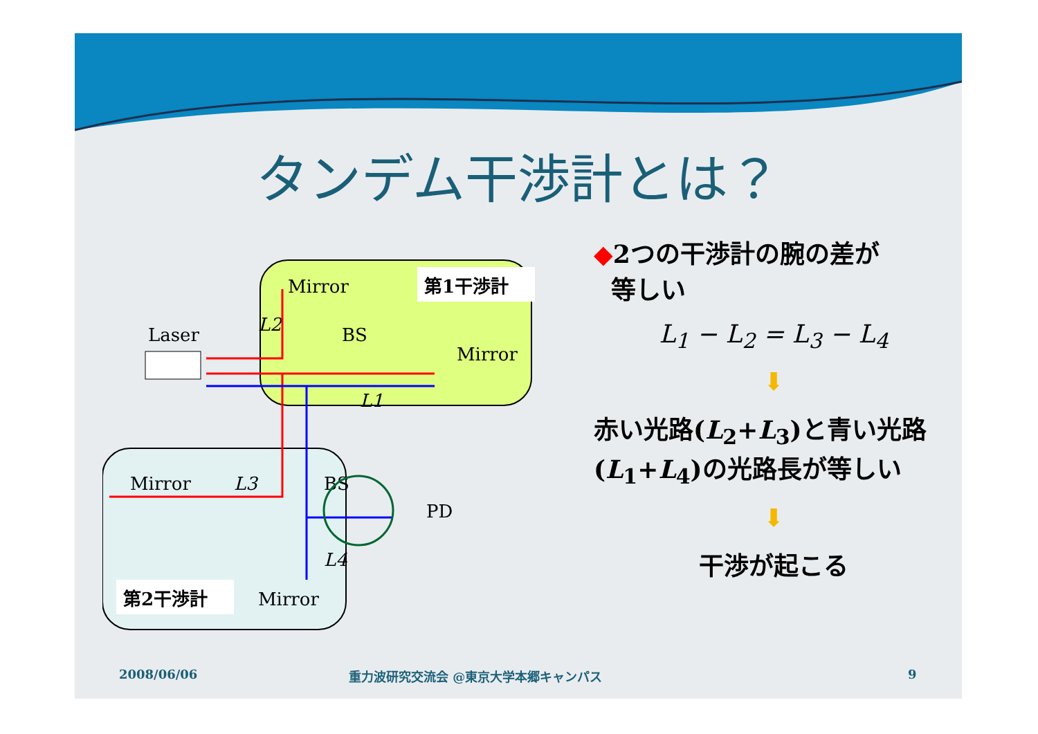タンデム干渉計とは？
第1干渉計
Mirror
BS
Mirror
Laser
L2
L1
Mirror
L3
BS
PD
L4
第2干渉計
Mirror
◆2つの干渉計の腕の差が
等しい
L<sub>1</sub> − L<sub>2</sub> = L<sub>3</sub> − L<sub>4</sub>
⬇
赤い光路(L<sub>2</sub>+L<sub>3</sub>)と青い光路 (L<sub>1</sub>+L<sub>4</sub>)の光路長が等しい
⬇
干渉が起こる
2008/06/06
重力波研究交流会 @東京大学本郷キャンパス
9